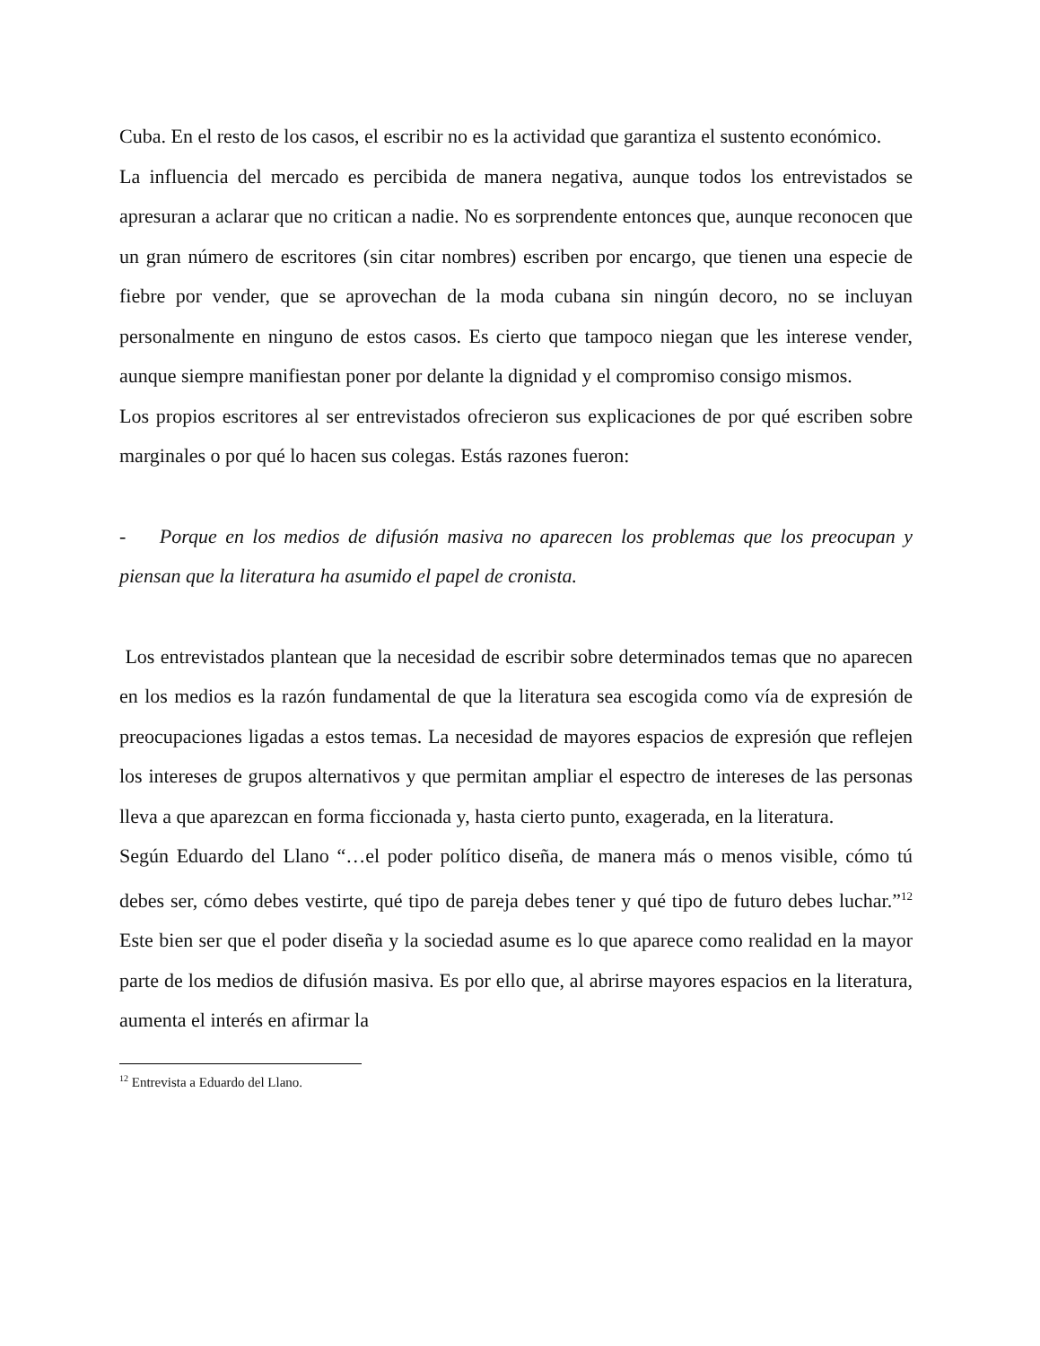Cuba. En el resto de los casos, el escribir no es la actividad que garantiza el sustento económico.
La influencia del mercado es percibida de manera negativa, aunque todos los entrevistados se apresuran a aclarar que no critican a nadie. No es sorprendente entonces que, aunque reconocen que un gran número de escritores (sin citar nombres) escriben por encargo, que tienen una especie de fiebre por vender, que se aprovechan de la moda cubana sin ningún decoro, no se incluyan personalmente en ninguno de estos casos. Es cierto que tampoco niegan que les interese vender, aunque siempre manifiestan poner por delante la dignidad y el compromiso consigo mismos.
Los propios escritores al ser entrevistados ofrecieron sus explicaciones de por qué escriben sobre marginales o por qué lo hacen sus colegas. Estás razones fueron:
- Porque en los medios de difusión masiva no aparecen los problemas que los preocupan y piensan que la literatura ha asumido el papel de cronista.
Los entrevistados plantean que la necesidad de escribir sobre determinados temas que no aparecen en los medios es la razón fundamental de que la literatura sea escogida como vía de expresión de preocupaciones ligadas a estos temas. La necesidad de mayores espacios de expresión que reflejen los intereses de grupos alternativos y que permitan ampliar el espectro de intereses de las personas lleva a que aparezcan en forma ficcionada y, hasta cierto punto, exagerada, en la literatura.
Según Eduardo del Llano “…el poder político diseña, de manera más o menos visible, cómo tú debes ser, cómo debes vestirte, qué tipo de pareja debes tener y qué tipo de futuro debes luchar.”<sup>12</sup> Este bien ser que el poder diseña y la sociedad asume es lo que aparece como realidad en la mayor parte de los medios de difusión masiva. Es por ello que, al abrirse mayores espacios en la literatura, aumenta el interés en afirmar la
<sup>12</sup> Entrevista a Eduardo del Llano.